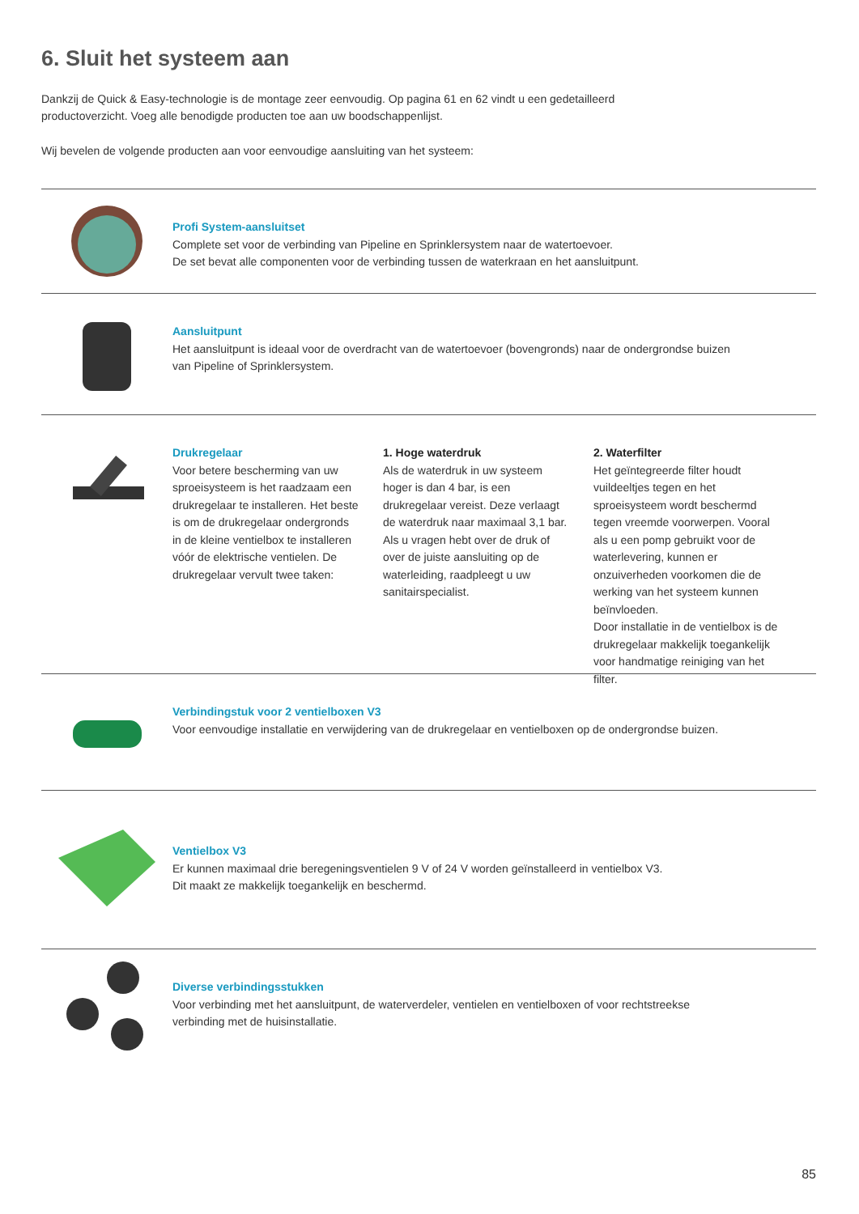6. Sluit het systeem aan
Dankzij de Quick & Easy-technologie is de montage zeer eenvoudig. Op pagina 61 en 62 vindt u een gedetailleerd
productoverzicht. Voeg alle benodigde producten toe aan uw boodschappenlijst.
Wij bevelen de volgende producten aan voor eenvoudige aansluiting van het systeem:
Profi System-aansluitset
Complete set voor de verbinding van Pipeline en Sprinklersystem naar de watertoevoer.
De set bevat alle componenten voor de verbinding tussen de waterkraan en het aansluitpunt.
Aansluitpunt
Het aansluitpunt is ideaal voor de overdracht van de watertoevoer (bovengronds) naar de ondergrondse buizen
van Pipeline of Sprinklersystem.
Drukregelaar
Voor betere bescherming van uw sproeisysteem is het raadzaam een drukregelaar te installeren. Het beste is om de drukregelaar ondergronds in de kleine ventielbox te installeren vóór de elektrische ventielen. De drukregelaar vervult twee taken:
1. Hoge waterdruk
Als de waterdruk in uw systeem hoger is dan 4 bar, is een drukregelaar vereist. Deze verlaagt de waterdruk naar maximaal 3,1 bar. Als u vragen hebt over de druk of over de juiste aansluiting op de waterleiding, raadpleegt u uw sanitairspecialist.
2. Waterfilter
Het geïntegreerde filter houdt vuildeeltjes tegen en het sproeisysteem wordt beschermd tegen vreemde voorwerpen. Vooral als u een pomp gebruikt voor de waterlevering, kunnen er onzuiverheden voorkomen die de werking van het systeem kunnen beïnvloeden.
Door installatie in de ventielbox is de drukregelaar makkelijk toegankelijk voor handmatige reiniging van het filter.
Verbindingstuk voor 2 ventielboxen V3
Voor eenvoudige installatie en verwijdering van de drukregelaar en ventielboxen op de ondergrondse buizen.
Ventielbox V3
Er kunnen maximaal drie beregeningsventielen 9 V of 24 V worden geïnstalleerd in ventielbox V3.
Dit maakt ze makkelijk toegankelijk en beschermd.
Diverse verbindingsstukken
Voor verbinding met het aansluitpunt, de waterverdeler, ventielen en ventielboxen of voor rechtstreekse
verbinding met de huisinstallatie.
85